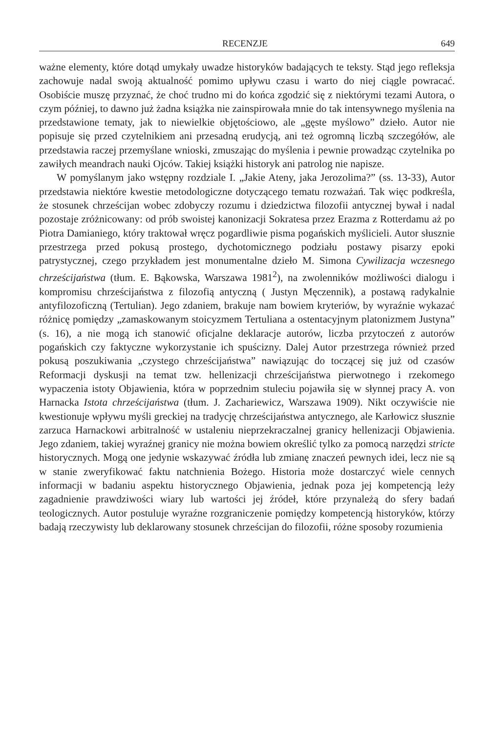RECENZJE 649
ważne elementy, które dotąd umykały uwadze historyków badających te teksty. Stąd jego refleksja zachowuje nadal swoją aktualność pomimo upływu czasu i warto do niej ciągle powracać. Osobiście muszę przyznać, że choć trudno mi do końca zgodzić się z niektórymi tezami Autora, o czym później, to dawno już żadna książka nie zainspirowała mnie do tak intensywnego myślenia na przedstawione tematy, jak to niewielkie objętościowo, ale „gęste myślowo” dzieło. Autor nie popisuje się przed czytelnikiem ani przesadną erudycją, ani też ogromną liczbą szczegółów, ale przedstawia raczej przemyślane wnioski, zmuszając do myślenia i pewnie prowadząc czytelnika po zawiłych meandrach nauki Ojców. Takiej książki historyk ani patrolog nie napisze.
W pomyślanym jako wstępny rozdziale I. „Jakie Ateny, jaka Jerozolima?” (ss. 13-33), Autor przedstawia niektóre kwestie metodologiczne dotyczącego tematu rozważań. Tak więc podkreśla, że stosunek chrześcijan wobec zdobyczy rozumu i dziedzictwa filozofii antycznej bywał i nadal pozostaje zróżnicowany: od prób swoistej kanonizacji Sokratesa przez Erazma z Rotterdamu aż po Piotra Damianiego, który traktował wręcz pogardliwie pisma pogańskich myślicieli. Autor słusznie przestrzega przed pokusą prostego, dychotomicznego podziału postawy pisarzy epoki patrystycznej, czego przykładem jest monumentalne dzieło M. Simona Cywilizacja wczesnego chrześcijaństwa (tłum. E. Bąkowska, Warszawa 1981<sup>2</sup>), na zwolenników możliwości dialogu i kompromisu chrześcijaństwa z filozofią antyczną ( Justyn Męczennik), a postawą radykalnie antyfilozoficzną (Tertulian). Jego zdaniem, brakuje nam bowiem kryteriów, by wyraźnie wykazać różnicę pomiędzy „zamaskowanym stoicyzmem Tertuliana a ostentacyjnym platonizmem Justyna” (s. 16), a nie mogą ich stanowić oficjalne deklaracje autorów, liczba przytoczeń z autorów pogańskich czy faktyczne wykorzystanie ich spuścizny. Dalej Autor przestrzega również przed pokusą poszukiwania „czystego chrześcijaństwa” nawiązując do toczącej się już od czasów Reformacji dyskusji na temat tzw. hellenizacji chrześcijaństwa pierwotnego i rzekomego wypaczenia istoty Objawienia, która w poprzednim stuleciu pojawiła się w słynnej pracy A. von Harnacka Istota chrześcijaństwa (tłum. J. Zachariewicz, Warszawa 1909). Nikt oczywiście nie kwestionuje wpływu myśli greckiej na tradycję chrześcijaństwa antycznego, ale Karłowicz słusznie zarzuca Harnackowi arbitralność w ustaleniu nieprzekraczalnej granicy hellenizacji Objawienia. Jego zdaniem, takiej wyraźnej granicy nie można bowiem określić tylko za pomocą narzędzi stricte historycznych. Mogą one jedynie wskazywać źródła lub zmianę znaczeń pewnych idei, lecz nie są w stanie zweryfikować faktu natchnienia Bożego. Historia może dostarczyć wiele cennych informacji w badaniu aspektu historycznego Objawienia, jednak poza jej kompetencją leży zagadnienie prawdziwości wiary lub wartości jej źródeł, które przynależą do sfery badań teologicznych. Autor postuluje wyraźne rozgraniczenie pomiędzy kompetencją historyków, którzy badają rzeczywisty lub deklarowany stosunek chrześcijan do filozofii, różne sposoby rozumienia